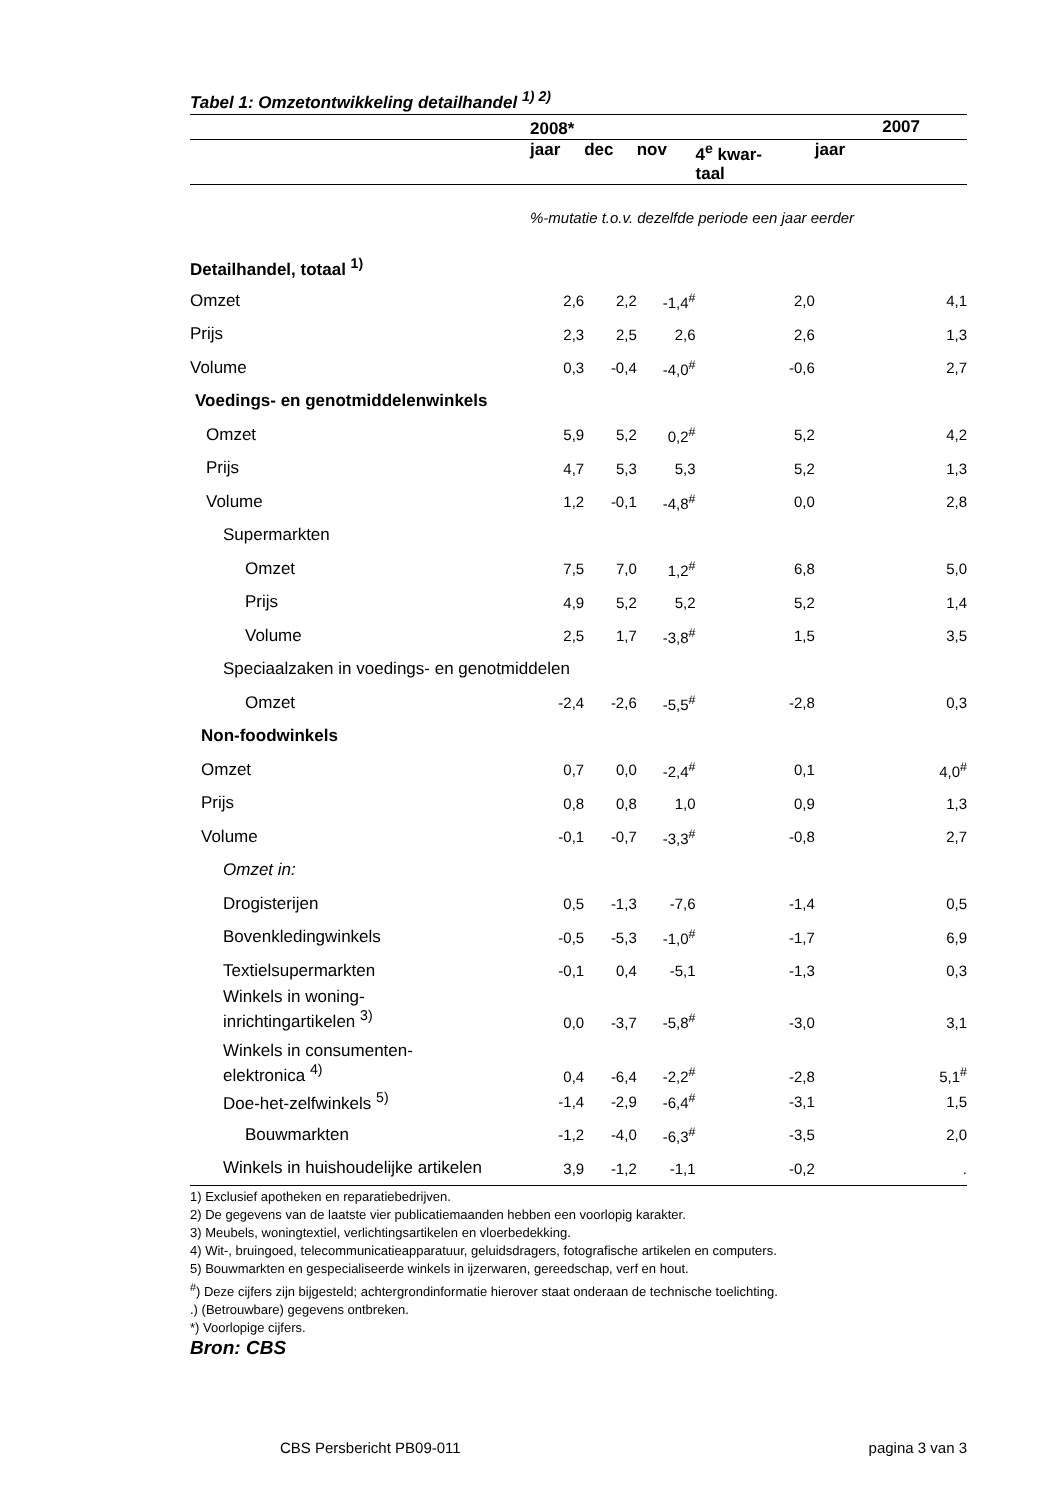Tabel 1: Omzetontwikkeling detailhandel <sup>1) 2)</sup>
| | 2008* | | | | 2007 |
| --- | --- | --- | --- | --- | --- |
| | jaar | dec | nov | 4<sup>e</sup> kwar- taal | jaar |
| | %-mutatie t.o.v. dezelfde periode een jaar eerder | | | | |
| Detailhandel, totaal <sup>1)</sup> | | | | | |
| Omzet | 2,6 | 2,2 | -1,4<sup>#</sup> | 2,0 | 4,1 |
| Prijs | 2,3 | 2,5 | 2,6 | 2,6 | 1,3 |
| Volume | 0,3 | -0,4 | -4,0<sup>#</sup> | -0,6 | 2,7 |
| Voedings- en genotmiddelenwinkels | | | | | |
| Omzet | 5,9 | 5,2 | 0,2<sup>#</sup> | 5,2 | 4,2 |
| Prijs | 4,7 | 5,3 | 5,3 | 5,2 | 1,3 |
| Volume | 1,2 | -0,1 | -4,8<sup>#</sup> | 0,0 | 2,8 |
| Supermarkten | | | | | |
| Omzet | 7,5 | 7,0 | 1,2<sup>#</sup> | 6,8 | 5,0 |
| Prijs | 4,9 | 5,2 | 5,2 | 5,2 | 1,4 |
| Volume | 2,5 | 1,7 | -3,8<sup>#</sup> | 1,5 | 3,5 |
| Speciaalzaken in voedings- en genotmiddelen | | | | | |
| Omzet | -2,4 | -2,6 | -5,5<sup>#</sup> | -2,8 | 0,3 |
| Non-foodwinkels | | | | | |
| Omzet | 0,7 | 0,0 | -2,4<sup>#</sup> | 0,1 | 4,0<sup>#</sup> |
| Prijs | 0,8 | 0,8 | 1,0 | 0,9 | 1,3 |
| Volume | -0,1 | -0,7 | -3,3<sup>#</sup> | -0,8 | 2,7 |
| Omzet in: | | | | | |
| Drogisterijen | 0,5 | -1,3 | -7,6 | -1,4 | 0,5 |
| Bovenkledingwinkels | -0,5 | -5,3 | -1,0<sup>#</sup> | -1,7 | 6,9 |
| Textielsupermarkten | -0,1 | 0,4 | -5,1 | -1,3 | 0,3 |
| Winkels in woning- inrichtingartikelen <sup>3)</sup> | 0,0 | -3,7 | -5,8<sup>#</sup> | -3,0 | 3,1 |
| Winkels in consumenten- elektronica <sup>4)</sup> | 0,4 | -6,4 | -2,2<sup>#</sup> | -2,8 | 5,1<sup>#</sup> |
| Doe-het-zelfwinkels <sup>5)</sup> | -1,4 | -2,9 | -6,4<sup>#</sup> | -3,1 | 1,5 |
| Bouwmarkten | -1,2 | -4,0 | -6,3<sup>#</sup> | -3,5 | 2,0 |
| Winkels in huishoudelijke artikelen | 3,9 | -1,2 | -1,1 | -0,2 | . |
1) Exclusief apotheken en reparatiebedrijven.
2) De gegevens van de laatste vier publicatiemaanden hebben een voorlopig karakter.
3) Meubels, woningtextiel, verlichtingsartikelen en vloerbedekking.
4) Wit-, bruingoed, telecommunicatieapparatuur, geluidsdragers, fotografische artikelen en computers.
5) Bouwmarkten en gespecialiseerde winkels in ijzerwaren, gereedschap, verf en hout.
<sup>#</sup>) Deze cijfers zijn bijgesteld; achtergrondinformatie hierover staat onderaan de technische toelichting.
.) (Betrouwbare) gegevens ontbreken.
*) Voorlopige cijfers.
Bron: CBS
CBS Persbericht PB09-011 pagina 3 van 3